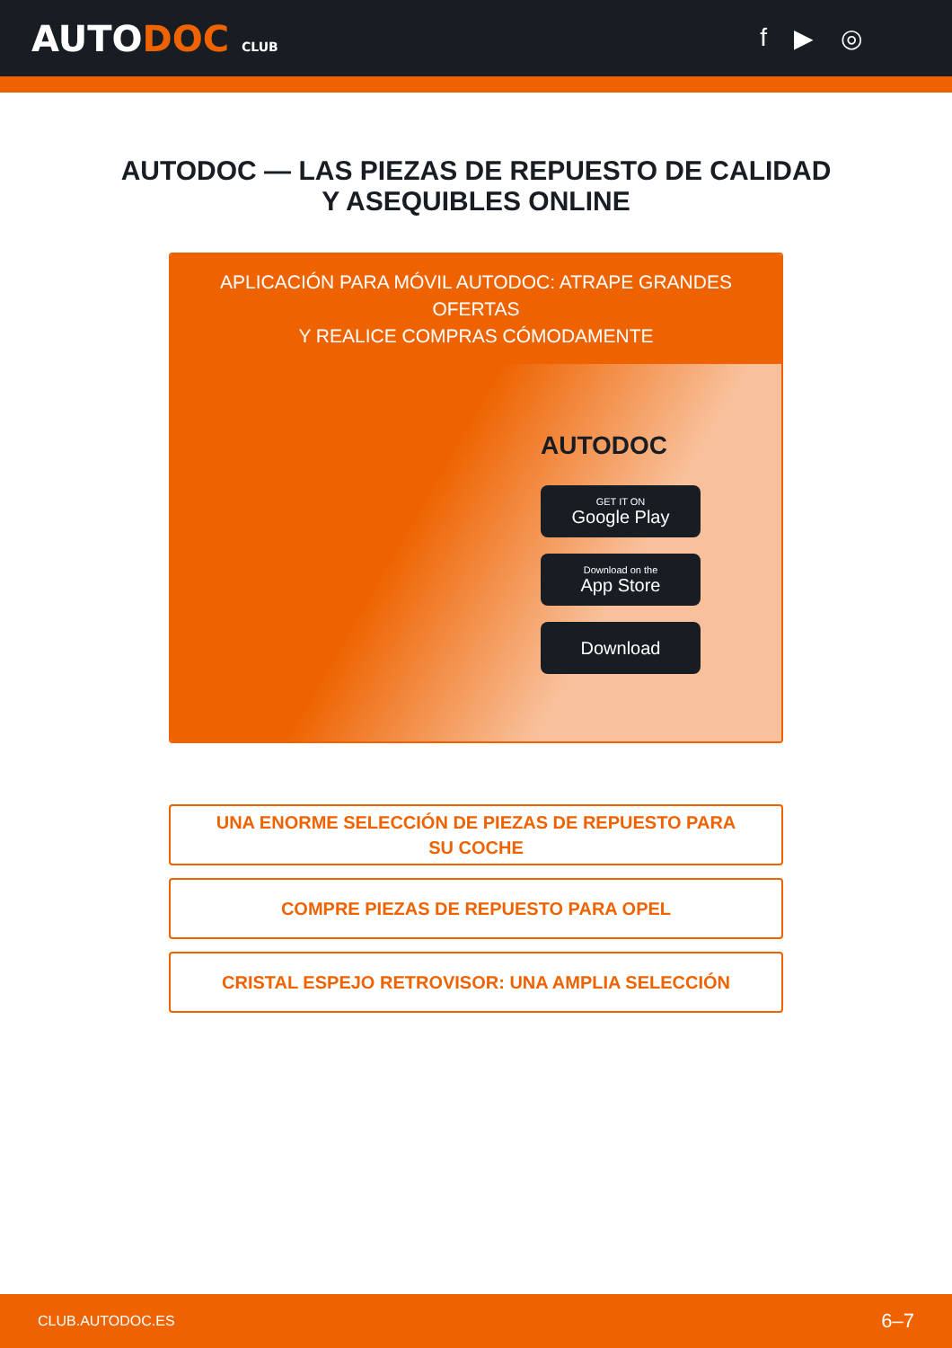AUTODOC CLUB
f ▶ ◎
AUTODOC — LAS PIEZAS DE REPUESTO DE CALIDAD
Y ASEQUIBLES ONLINE
APLICACIÓN PARA MÓVIL AUTODOC: ATRAPE GRANDES OFERTAS
Y REALICE COMPRAS CÓMODAMENTE
AUTODOC
GET IT ON
Google Play
Download on the
App Store
Download
UNA ENORME SELECCIÓN DE PIEZAS DE REPUESTO PARA
SU COCHE
COMPRE PIEZAS DE REPUESTO PARA OPEL
CRISTAL ESPEJO RETROVISOR: UNA AMPLIA SELECCIÓN
CLUB.AUTODOC.ES 6–7